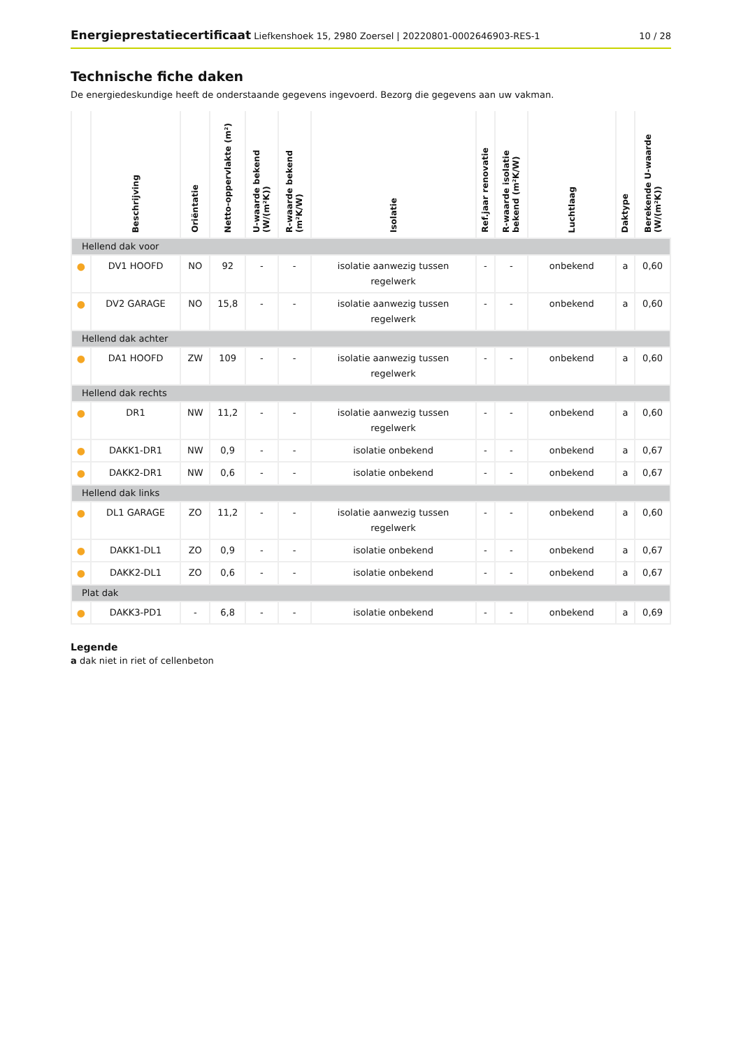Energieprestatiecertificaat Liefkenshoek 15, 2980 Zoersel | 20220801-0002646903-RES-1
10 / 28
Technische fiche daken
De energiedeskundige heeft de onderstaande gegevens ingevoerd. Bezorg die gegevens aan uw vakman.
| | Beschrijving | Oriëntatie | Netto-oppervlakte (m²) | U-waarde bekend (W/(m²K)) | R-waarde bekend (m²K/W) | Isolatie | Ref.jaar renovatie | R-waarde isolatie bekend (m²K/W) | Luchtlaag | Daktype | Berekende U-waarde (W/(m²K)) |
| --- | --- | --- | --- | --- | --- | --- | --- | --- | --- | --- | --- |
| Hellend dak voor | | | | | | | | | | | |
| ● | DV1 HOOFD | NO | 92 | - | - | isolatie aanwezig tussen regelwerk | - | - | onbekend | a | 0,60 |
| ● | DV2 GARAGE | NO | 15,8 | - | - | isolatie aanwezig tussen regelwerk | - | - | onbekend | a | 0,60 |
| Hellend dak achter | | | | | | | | | | | |
| ● | DA1 HOOFD | ZW | 109 | - | - | isolatie aanwezig tussen regelwerk | - | - | onbekend | a | 0,60 |
| Hellend dak rechts | | | | | | | | | | | |
| ● | DR1 | NW | 11,2 | - | - | isolatie aanwezig tussen regelwerk | - | - | onbekend | a | 0,60 |
| ● | DAKK1-DR1 | NW | 0,9 | - | - | isolatie onbekend | - | - | onbekend | a | 0,67 |
| ● | DAKK2-DR1 | NW | 0,6 | - | - | isolatie onbekend | - | - | onbekend | a | 0,67 |
| Hellend dak links | | | | | | | | | | | |
| ● | DL1 GARAGE | ZO | 11,2 | - | - | isolatie aanwezig tussen regelwerk | - | - | onbekend | a | 0,60 |
| ● | DAKK1-DL1 | ZO | 0,9 | - | - | isolatie onbekend | - | - | onbekend | a | 0,67 |
| ● | DAKK2-DL1 | ZO | 0,6 | - | - | isolatie onbekend | - | - | onbekend | a | 0,67 |
| Plat dak | | | | | | | | | | | |
| ● | DAKK3-PD1 | - | 6,8 | - | - | isolatie onbekend | - | - | onbekend | a | 0,69 |
Legende
a dak niet in riet of cellenbeton